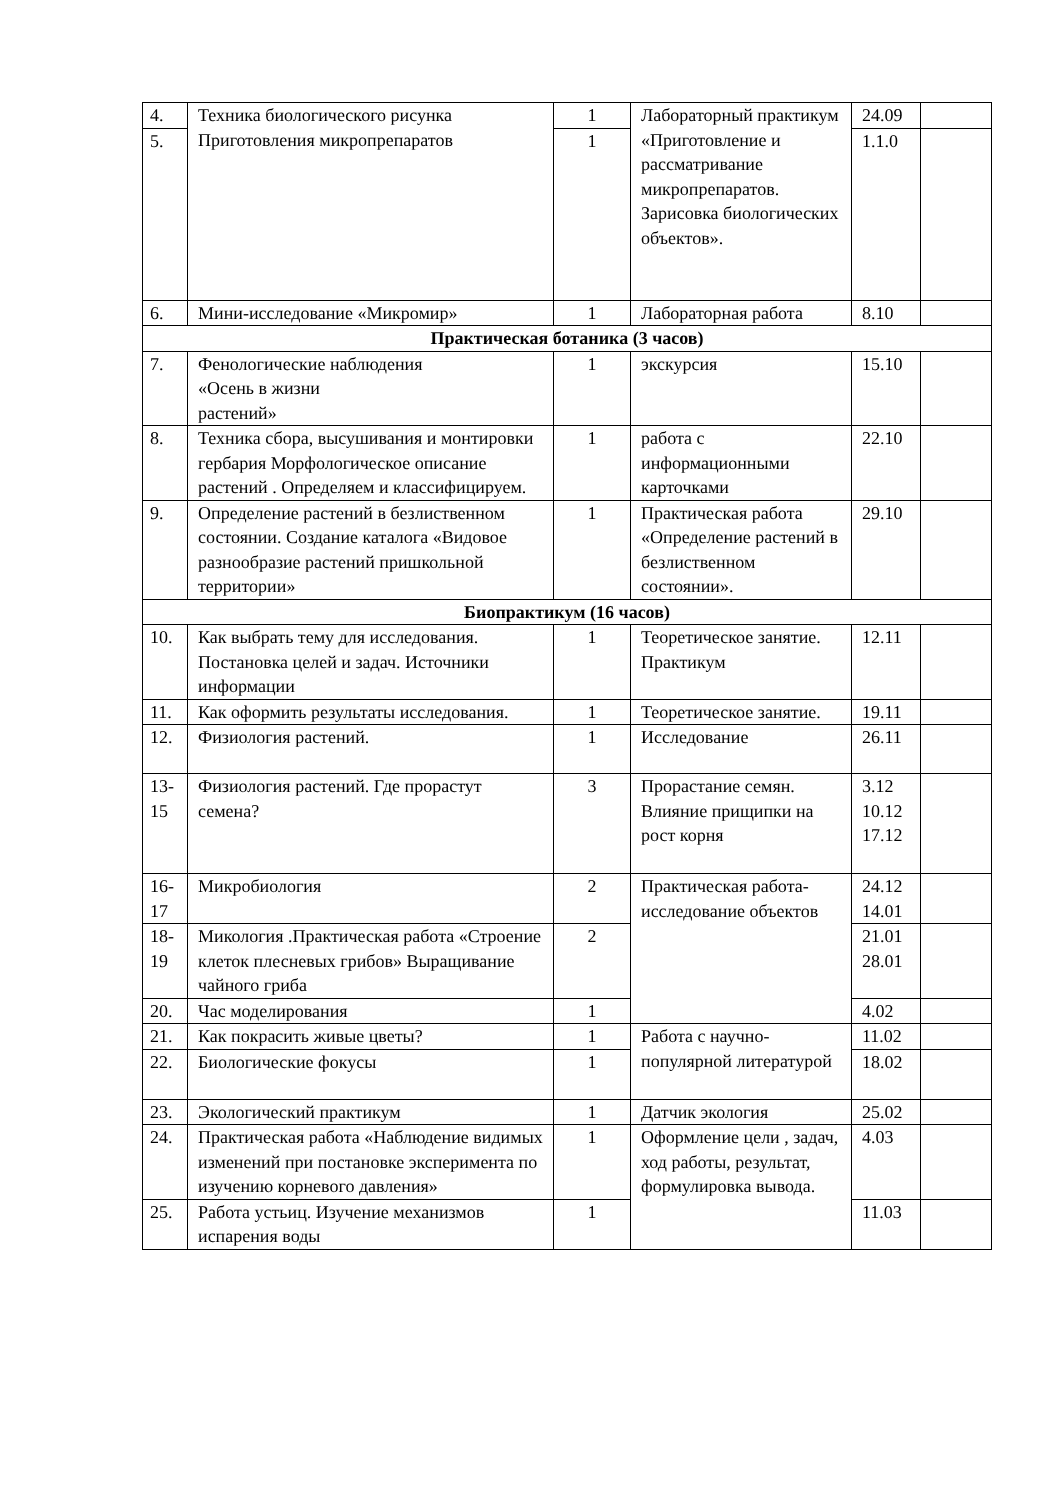| 4. | Техника биологического рисунка Приготовления микропрепаратов | 1 | Лабораторный практикум «Приготовление и рассматривание микропрепаратов. Зарисовка биологических объектов». | 24.09 | |
| 5. | | 1 | | 1.1.0 | |
| 6. | Мини-исследование «Микромир» | 1 | Лабораторная работа | 8.10 | |
| Практическая ботаника (3 часов) | | | | | |
| 7. | Фенологические наблюдения «Осень в жизни растений» | 1 | экскурсия | 15.10 | |
| 8. | Техника сбора, высушивания и монтировки гербария Морфологическое описание растений . Определяем и классифицируем. | 1 | работа с информационными карточками | 22.10 | |
| 9. | Определение растений в безлиственном состоянии. Создание каталога «Видовое разнообразие растений пришкольной территории» | 1 | Практическая работа «Определение растений в безлиственном состоянии». | 29.10 | |
| Биопрактикум (16 часов) | | | | | |
| 10. | Как выбрать тему для исследования. Постановка целей и задач. Источники информации | 1 | Теоретическое занятие. Практикум | 12.11 | |
| 11. | Как оформить результаты исследования. | 1 | Теоретическое занятие. | 19.11 | |
| 12. | Физиология растений. | 1 | Исследование | 26.11 | |
| 13- 15 | Физиология растений. Где прорастут семена? | 3 | Прорастание семян. Влияние прищипки на рост корня | 3.12 10.12 17.12 | |
| 16- 17 | Микробиология | 2 | Практическая работа-исследование объектов | 24.12 14.01 | |
| 18- 19 | Микология .Практическая работа «Строение клеток плесневых грибов» Выращивание чайного гриба | 2 | | 21.01 28.01 | |
| 20. | Час моделирования | 1 | | 4.02 | |
| 21. | Как покрасить живые цветы? | 1 | Работа с научно-популярной литературой | 11.02 | |
| 22. | Биологические фокусы | 1 | | 18.02 | |
| 23. | Экологический практикум | 1 | Датчик экология | 25.02 | |
| 24. | Практическая работа «Наблюдение видимых изменений при постановке эксперимента по изучению корневого давления» | 1 | Оформление цели , задач, ход работы, результат, формулировка вывода. | 4.03 | |
| 25. | Работа устьиц. Изучение механизмов испарения воды | 1 | | 11.03 | |